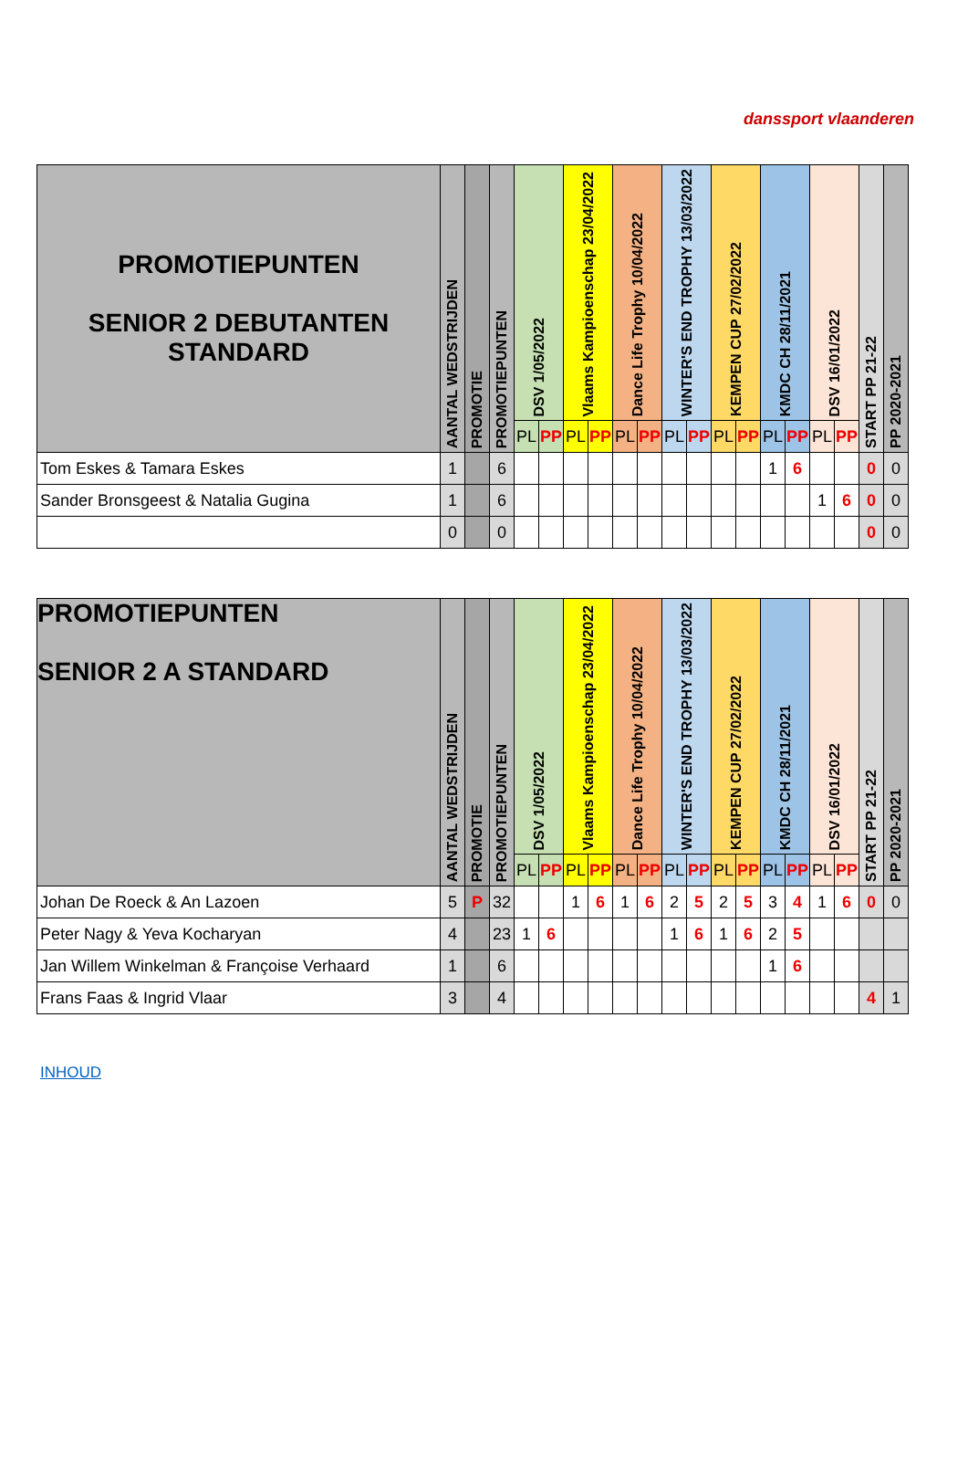danssport vlaanderen
| PROMOTIEPUNTEN SENIOR 2 DEBUTANTEN STANDARD | AANTAL WEDSTRIJDEN | PROMOTIE | PROMOTIEPUNTEN | DSV 1/05/2022 | | Vlaams Kampioenschap 23/04/2022 | | Dance Life Trophy 10/04/2022 | | WINTER'S END TROPHY 13/03/2022 | | KEMPEN CUP 27/02/2022 | | KMDC CH 28/11/2021 | | DSV 16/01/2022 | | START PP 21-22 | PP 2020-2021 |
| | | | | PL | PP | PL | PP | PL | PP | PL | PP | PL | PP | PL | PP | PL | PP | | |
| Tom Eskes & Tamara Eskes | 1 | | 6 | | | | | | | | | | | 1 | 6 | | | 0 | 0 |
| Sander Bronsgeest & Natalia Gugina | 1 | | 6 | | | | | | | | | | | | | 1 | 6 | 0 | 0 |
| | 0 | | 0 | | | | | | | | | | | | | | | 0 | 0 |
| PROMOTIEPUNTEN SENIOR 2 A STANDARD | AANTAL WEDSTRIJDEN | PROMOTIE | PROMOTIEPUNTEN | DSV 1/05/2022 | | Vlaams Kampioenschap 23/04/2022 | | Dance Life Trophy 10/04/2022 | | WINTER'S END TROPHY 13/03/2022 | | KEMPEN CUP 27/02/2022 | | KMDC CH 28/11/2021 | | DSV 16/01/2022 | | START PP 21-22 | PP 2020-2021 |
| | | | | PL | PP | PL | PP | PL | PP | PL | PP | PL | PP | PL | PP | PL | PP | | |
| Johan De Roeck & An Lazoen | 5 | P | 32 | | | 1 | 6 | 1 | 6 | 2 | 5 | 2 | 5 | 3 | 4 | 1 | 6 | 0 | 0 |
| Peter Nagy & Yeva Kocharyan | 4 | | 23 | 1 | 6 | | | | | 1 | 6 | 1 | 6 | 2 | 5 | | | | |
| Jan Willem Winkelman & Françoise Verhaard | 1 | | 6 | | | | | | | | | | | 1 | 6 | | | | |
| Frans Faas & Ingrid Vlaar | 3 | | 4 | | | | | | | | | | | | | | | 4 | 1 |
INHOUD